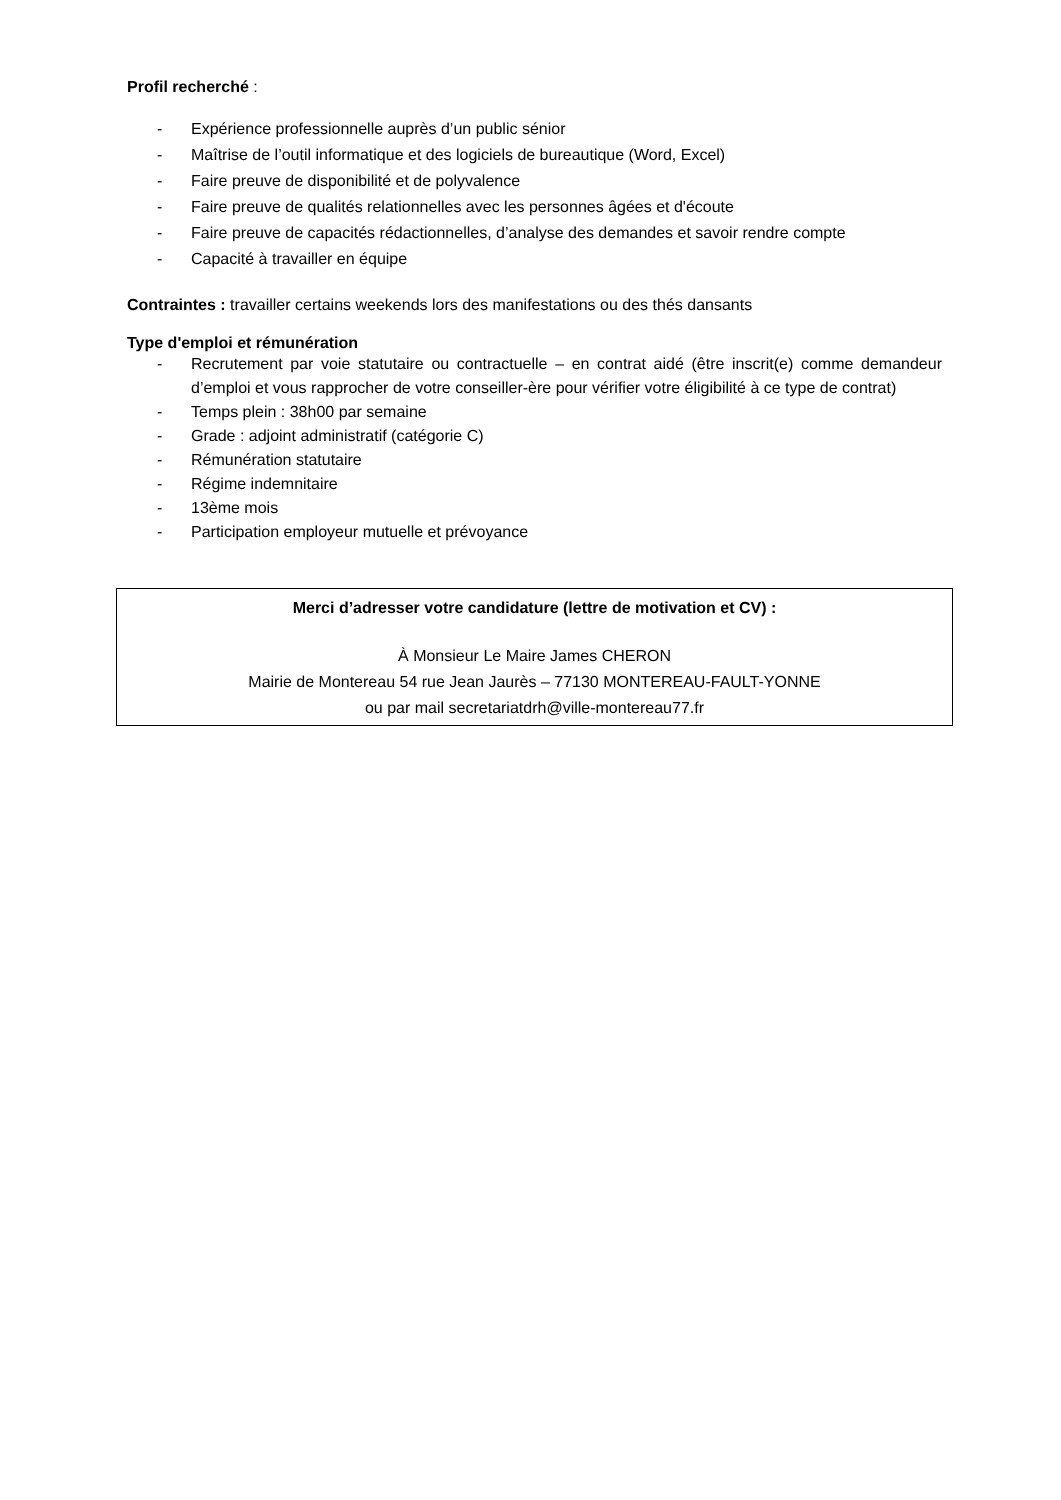Profil recherché :
- Expérience professionnelle auprès d’un public sénior
- Maîtrise de l’outil informatique et des logiciels de bureautique (Word, Excel)
- Faire preuve de disponibilité et de polyvalence
- Faire preuve de qualités relationnelles avec les personnes âgées et d'écoute
- Faire preuve de capacités rédactionnelles, d’analyse des demandes et savoir rendre compte
- Capacité à travailler en équipe
Contraintes : travailler certains weekends lors des manifestations ou des thés dansants
Type d'emploi et rémunération
- Recrutement par voie statutaire ou contractuelle – en contrat aidé (être inscrit(e) comme demandeur d’emploi et vous rapprocher de votre conseiller-ère pour vérifier votre éligibilité à ce type de contrat)
- Temps plein : 38h00 par semaine
- Grade : adjoint administratif (catégorie C)
- Rémunération statutaire
- Régime indemnitaire
- 13ème mois
- Participation employeur mutuelle et prévoyance
Merci d’adresser votre candidature (lettre de motivation et CV) :
À Monsieur Le Maire James CHERON
Mairie de Montereau 54 rue Jean Jaurès – 77130 MONTEREAU-FAULT-YONNE
ou par mail secretariatdrh@ville-montereau77.fr